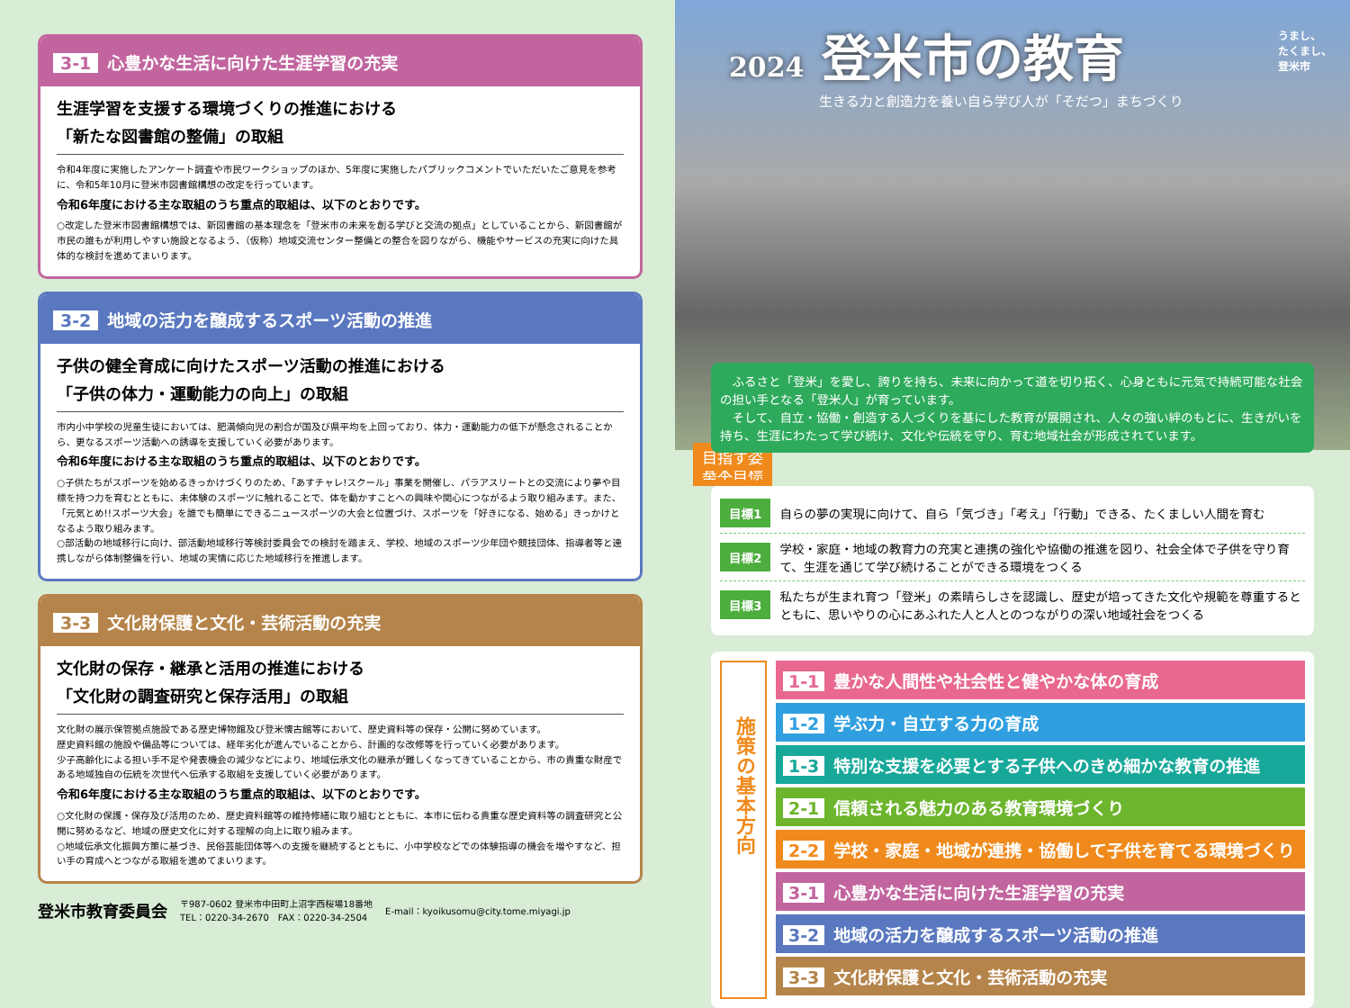3-1 心豊かな生活に向けた生涯学習の充実
生涯学習を支援する環境づくりの推進における
「新たな図書館の整備」の取組
令和4年度に実施したアンケート調査や市民ワークショップのほか、5年度に実施したパブリックコメントでいただいたご意見を参考に、令和5年10月に登米市図書館構想の改定を行っています。
令和6年度における主な取組のうち重点的取組は、以下のとおりです。
○改定した登米市図書館構想では、新図書館の基本理念を「登米市の未来を創る学びと交流の拠点」としていることから、新図書館が市民の誰もが利用しやすい施設となるよう、（仮称）地域交流センター整備との整合を図りながら、機能やサービスの充実に向けた具体的な検討を進めてまいります。
3-2 地域の活力を醸成するスポーツ活動の推進
子供の健全育成に向けたスポーツ活動の推進における
「子供の体力・運動能力の向上」の取組
市内小中学校の児童生徒においては、肥満傾向児の割合が国及び県平均を上回っており、体力・運動能力の低下が懸念されることから、更なるスポーツ活動への誘導を支援していく必要があります。
令和6年度における主な取組のうち重点的取組は、以下のとおりです。
○子供たちがスポーツを始めるきっかけづくりのため、「あすチャレ!スクール」事業を開催し、パラアスリートとの交流により夢や目標を持つ力を育むとともに、未体験のスポーツに触れることで、体を動かすことへの興味や関心につながるよう取り組みます。また、「元気とめ!!スポーツ大会」を誰でも簡単にできるニュースポーツの大会と位置づけ、スポーツを「好きになる、始める」きっかけとなるよう取り組みます。
○部活動の地域移行に向け、部活動地域移行等検討委員会での検討を踏まえ、学校、地域のスポーツ少年団や競技団体、指導者等と連携しながら体制整備を行い、地域の実情に応じた地域移行を推進します。
3-3 文化財保護と文化・芸術活動の充実
文化財の保存・継承と活用の推進における
「文化財の調査研究と保存活用」の取組
文化財の展示保管拠点施設である歴史博物館及び登米懐古館等において、歴史資料等の保存・公開に努めています。
歴史資料館の施設や備品等については、経年劣化が進んでいることから、計画的な改修等を行っていく必要があります。
少子高齢化による担い手不足や発表機会の減少などにより、地域伝承文化の継承が難しくなってきていることから、市の貴重な財産である地域独自の伝統を次世代へ伝承する取組を支援していく必要があります。
令和6年度における主な取組のうち重点的取組は、以下のとおりです。
○文化財の保護・保存及び活用のため、歴史資料館等の維持修繕に取り組むとともに、本市に伝わる貴重な歴史資料等の調査研究と公開に努めるなど、地域の歴史文化に対する理解の向上に取り組みます。
○地域伝承文化振興方策に基づき、民俗芸能団体等への支援を継続するとともに、小中学校などでの体験指導の機会を増やすなど、担い手の育成へとつながる取組を進めてまいります。
登米市教育委員会
〒987-0602 登米市中田町上沼字西桜場18番地
TEL：0220-34-2670　FAX：0220-34-2504
E-mail：kyoikusomu@city.tome.miyagi.jp
2024 登米市の教育
生きる力と創造力を養い自ら学び人が「そだつ」まちづくり
うまし、
たくまし、
登米市
目指す姿
　ふるさと「登米」を愛し、誇りを持ち、未来に向かって道を切り拓く、心身ともに元気で持続可能な社会の担い手となる「登米人」が育っています。
　そして、自立・協働・創造する人づくりを基にした教育が展開され、人々の強い絆のもとに、生きがいを持ち、生涯にわたって学び続け、文化や伝統を守り、育む地域社会が形成されています。
基本目標
目標1 自らの夢の実現に向けて、自ら「気づき」「考え」「行動」できる、たくましい人間を育む
目標2 学校・家庭・地域の教育力の充実と連携の強化や協働の推進を図り、社会全体で子供を守り育て、生涯を通じて学び続けることができる環境をつくる
目標3 私たちが生まれ育つ「登米」の素晴らしさを認識し、歴史が培ってきた文化や規範を尊重するとともに、思いやりの心にあふれた人と人とのつながりの深い地域社会をつくる
施策の基本方向
1-1 豊かな人間性や社会性と健やかな体の育成
1-2 学ぶ力・自立する力の育成
1-3 特別な支援を必要とする子供へのきめ細かな教育の推進
2-1 信頼される魅力のある教育環境づくり
2-2 学校・家庭・地域が連携・協働して子供を育てる環境づくり
3-1 心豊かな生活に向けた生涯学習の充実
3-2 地域の活力を醸成するスポーツ活動の推進
3-3 文化財保護と文化・芸術活動の充実